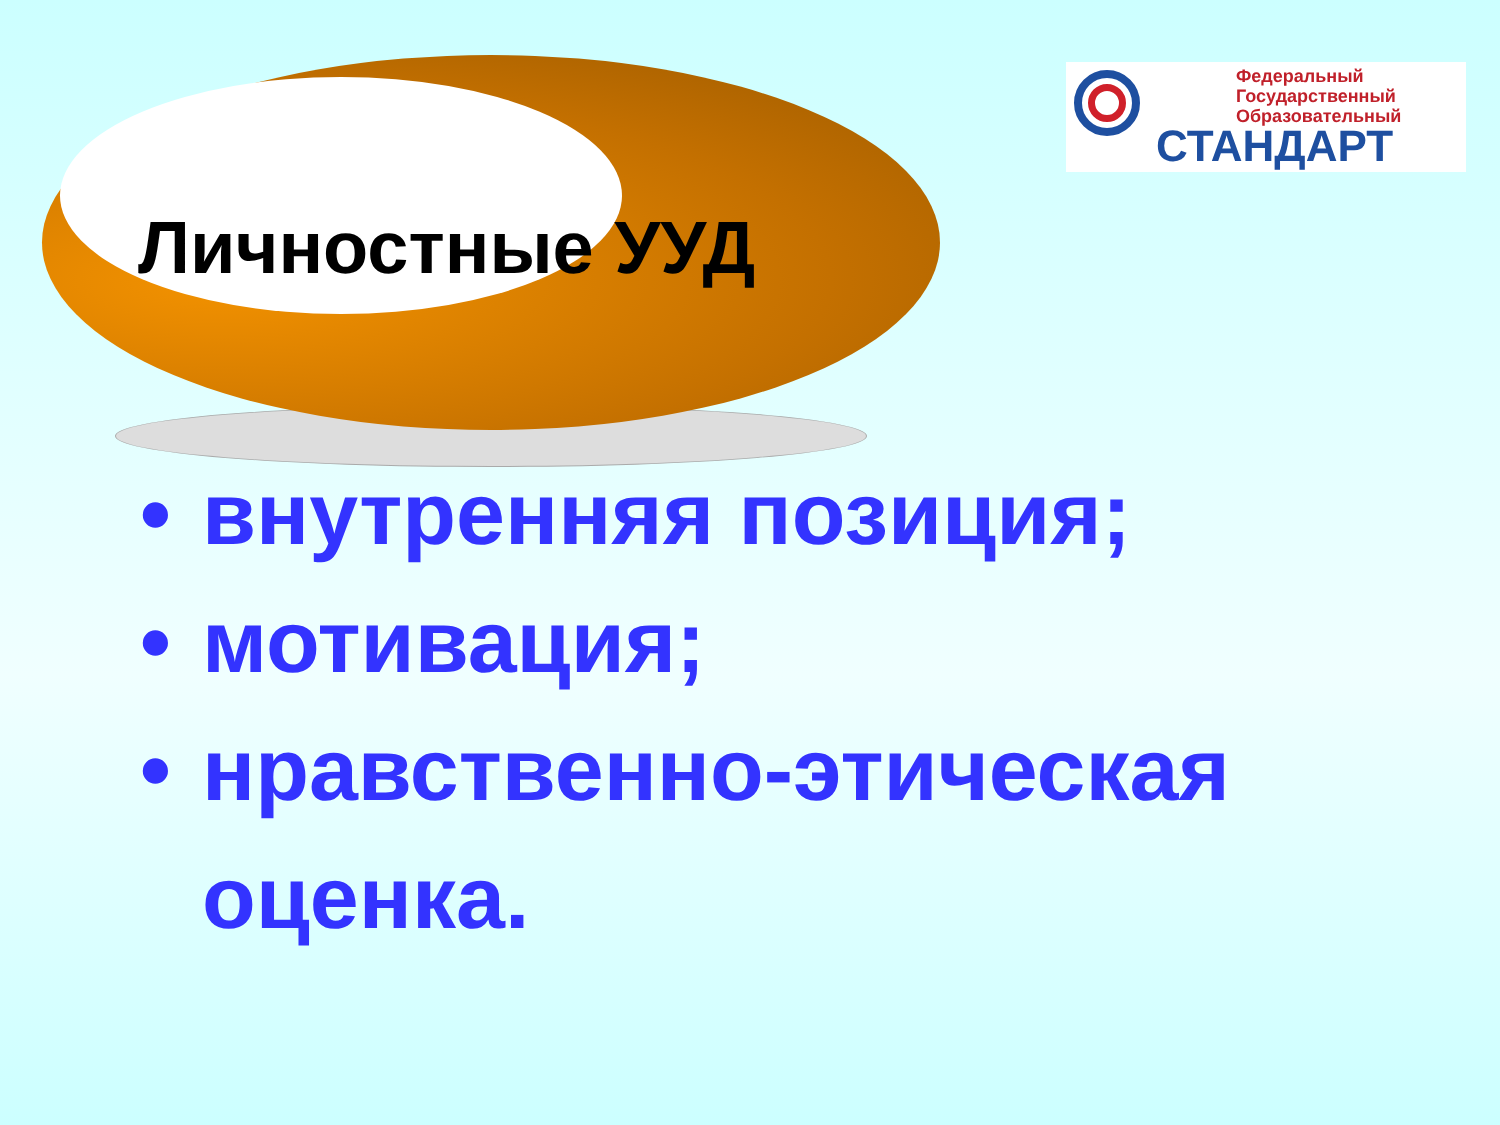Федеральный
Государственный
Образовательный
СТАНДАРТ
Личностные УУД
• внутренняя позиция;
• мотивация;
• нравственно-этическая оценка.